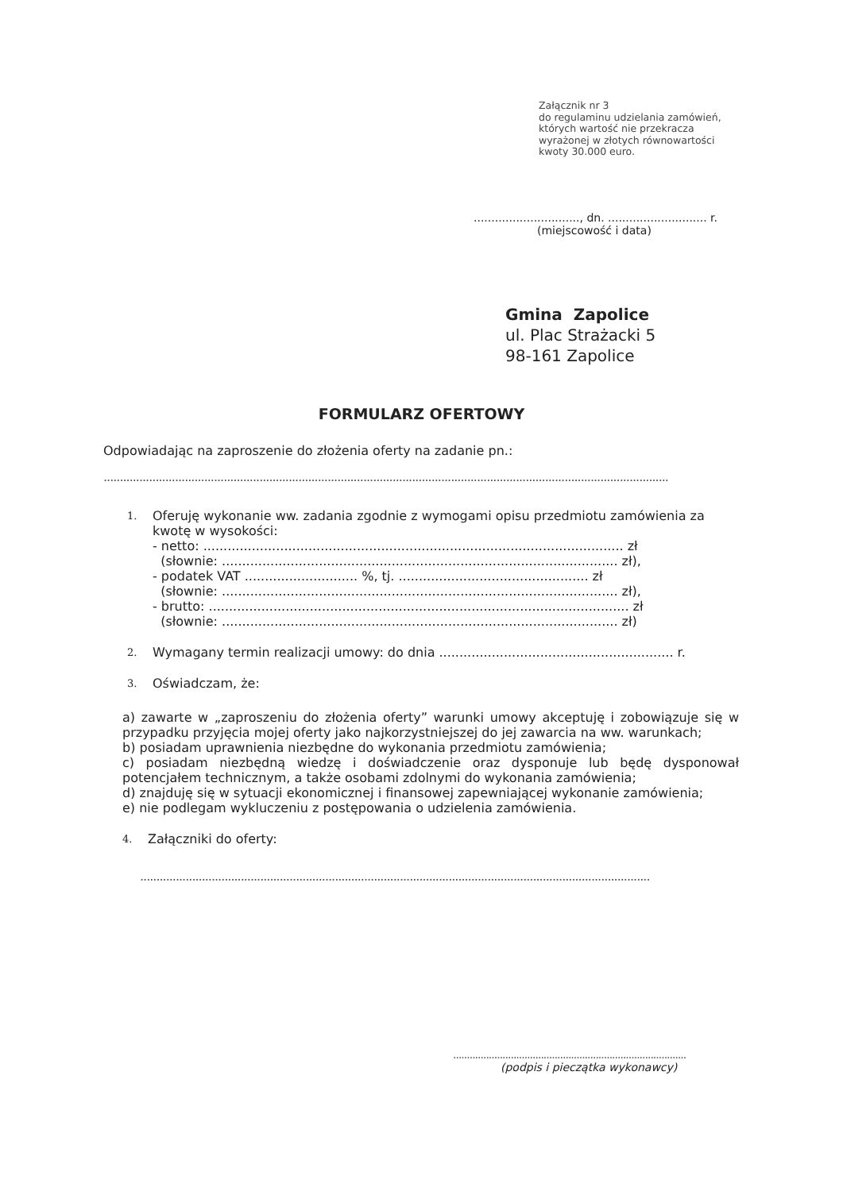Załącznik nr 3
do regulaminu udzielania zamówień,
których wartość nie przekracza
wyrażonej w złotych równowartości
kwoty 30.000 euro.
.............................., dn. ............................ r.
(miejscowość i data)
Gmina Zapolice
ul. Plac Strażacki 5
98-161 Zapolice
FORMULARZ OFERTOWY
Odpowiadając na zaproszenie do złożenia oferty na zadanie pn.:
..............................................................................................................................................................................
1.
Oferuję wykonanie ww. zadania zgodnie z wymogami opisu przedmiotu zamówienia za kwotę w wysokości:
- netto: ........................................................................................................ zł
(słownie: .................................................................................................. zł),
- podatek VAT ............................ %, tj. ............................................... zł
(słownie: .................................................................................................. zł),
- brutto: ........................................................................................................ zł
(słownie: .................................................................................................. zł)
2.
Wymagany termin realizacji umowy: do dnia .......................................................... r.
3.
Oświadczam, że:
a) zawarte w „zaproszeniu do złożenia oferty” warunki umowy akceptuję i zobowiązuje się w przypadku przyjęcia mojej oferty jako najkorzystniejszej do jej zawarcia na ww. warunkach;
b) posiadam uprawnienia niezbędne do wykonania przedmiotu zamówienia;
c) posiadam niezbędną wiedzę i doświadczenie oraz dysponuje lub będę dysponował potencjałem technicznym, a także osobami zdolnymi do wykonania zamówienia;
d) znajduję się w sytuacji ekonomicznej i finansowej zapewniającej wykonanie zamówienia;
e) nie podlegam wykluczeniu z postępowania o udzielenia zamówienia.
4.
Załączniki do oferty:
.............................................................................................................................................................
.....................................................................................
(podpis i pieczątka wykonawcy)